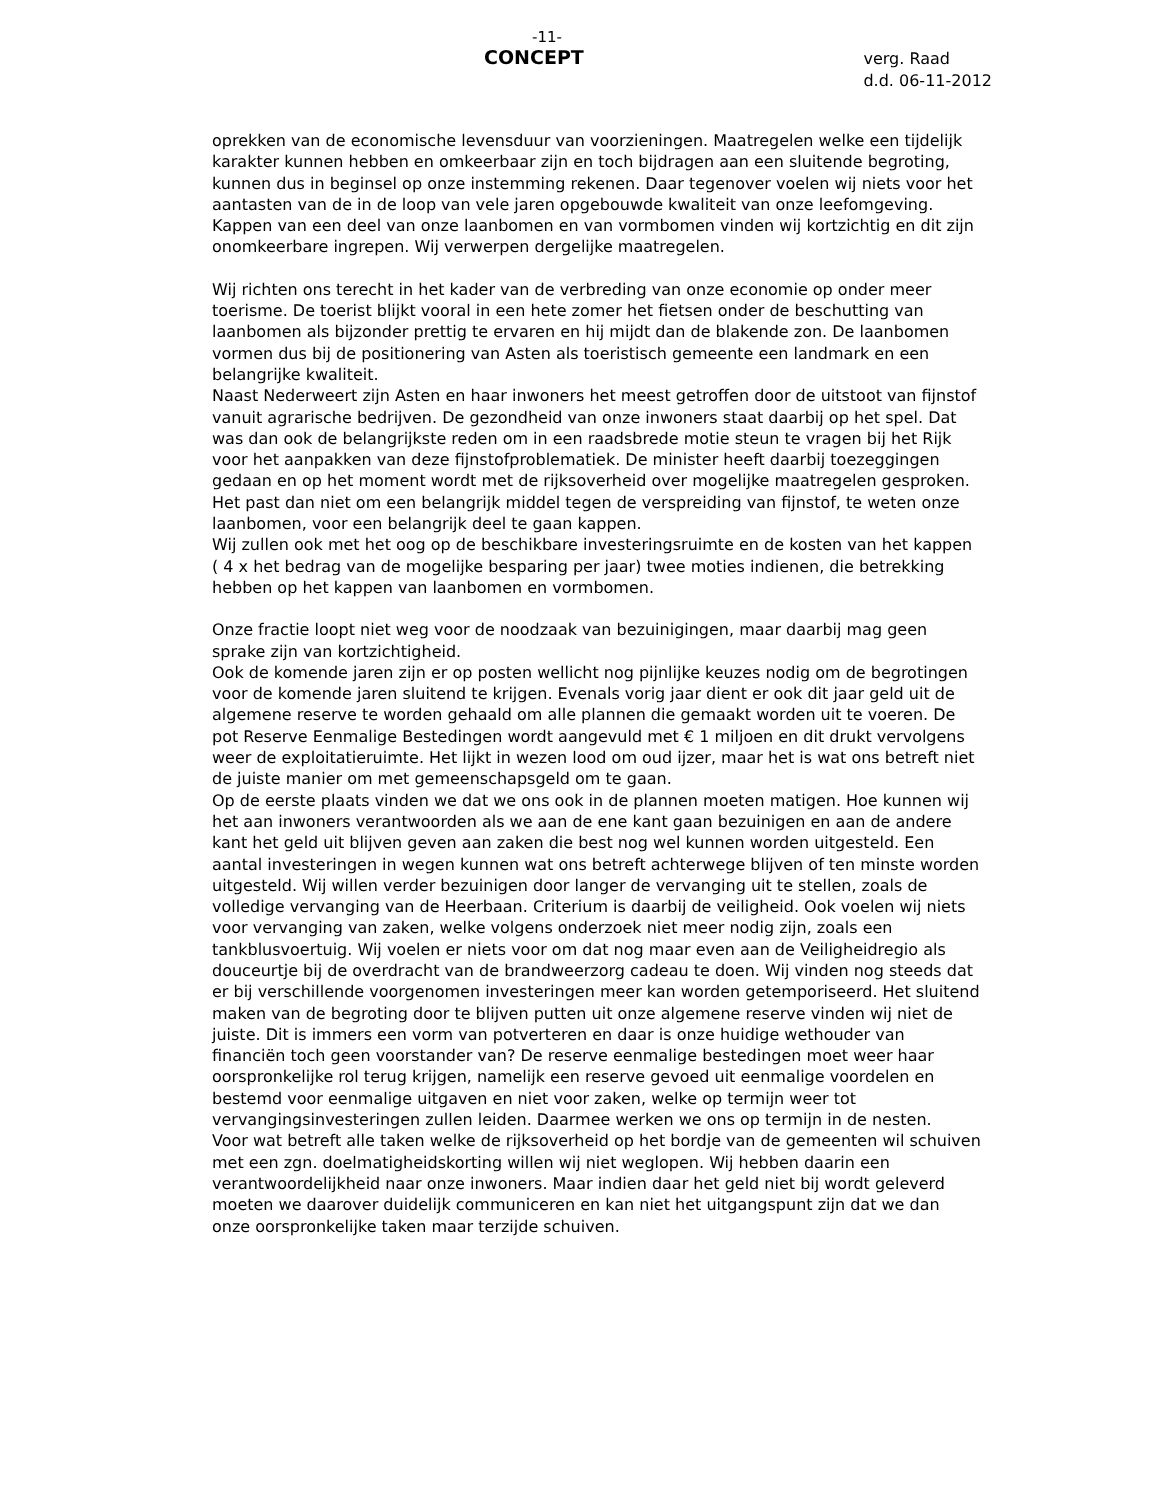-11-
CONCEPT
verg. Raad
d.d. 06-11-2012
oprekken van de economische levensduur van voorzieningen. Maatregelen welke een tijdelijk karakter kunnen hebben en omkeerbaar zijn en toch bijdragen aan een sluitende begroting, kunnen dus in beginsel op onze instemming rekenen. Daar tegenover voelen wij niets voor het aantasten van de in de loop van vele jaren opgebouwde kwaliteit van onze leefomgeving. Kappen van een deel van onze laanbomen en van vormbomen vinden wij kortzichtig en dit zijn onomkeerbare ingrepen. Wij verwerpen dergelijke maatregelen.
Wij richten ons terecht in het kader van de verbreding van onze economie op onder meer toerisme. De toerist blijkt vooral in een hete zomer het fietsen onder de beschutting van laanbomen als bijzonder prettig te ervaren en hij mijdt dan de blakende zon. De laanbomen vormen dus bij de positionering van Asten als toeristisch gemeente een landmark en een belangrijke kwaliteit.
Naast Nederweert zijn Asten en haar inwoners het meest getroffen door de uitstoot van fijnstof vanuit agrarische bedrijven. De gezondheid van onze inwoners staat daarbij op het spel. Dat was dan ook de belangrijkste reden om in een raadsbrede motie steun te vragen bij het Rijk voor het aanpakken van deze fijnstofproblematiek. De minister heeft daarbij toezeggingen gedaan en op het moment wordt met de rijksoverheid over mogelijke maatregelen gesproken. Het past dan niet om een belangrijk middel tegen de verspreiding van fijnstof, te weten onze laanbomen, voor een belangrijk deel te gaan kappen.
Wij zullen ook met het oog op de beschikbare investeringsruimte en de kosten van het kappen ( 4 x het bedrag van de mogelijke besparing per jaar) twee moties indienen, die betrekking hebben op het kappen van laanbomen en vormbomen.
Onze fractie loopt niet weg voor de noodzaak van bezuinigingen, maar daarbij mag geen sprake zijn van kortzichtigheid.
Ook de komende jaren zijn er op posten wellicht nog pijnlijke keuzes nodig om de begrotingen voor de komende jaren sluitend te krijgen. Evenals vorig jaar dient er ook dit jaar geld uit de algemene reserve te worden gehaald om alle plannen die gemaakt worden uit te voeren. De pot Reserve Eenmalige Bestedingen wordt aangevuld met € 1 miljoen en dit drukt vervolgens weer de exploitatieruimte. Het lijkt in wezen lood om oud ijzer, maar het is wat ons betreft niet de juiste manier om met gemeenschapsgeld om te gaan.
Op de eerste plaats vinden we dat we ons ook in de plannen moeten matigen. Hoe kunnen wij het aan inwoners verantwoorden als we aan de ene kant gaan bezuinigen en aan de andere kant het geld uit blijven geven aan zaken die best nog wel kunnen worden uitgesteld. Een aantal investeringen in wegen kunnen wat ons betreft achterwege blijven of ten minste worden uitgesteld. Wij willen verder bezuinigen door langer de vervanging uit te stellen, zoals de volledige vervanging van de Heerbaan. Criterium is daarbij de veiligheid. Ook voelen wij niets voor vervanging van zaken, welke volgens onderzoek niet meer nodig zijn, zoals een tankblusvoertuig. Wij voelen er niets voor om dat nog maar even aan de Veiligheidregio als douceurtje bij de overdracht van de brandweerzorg cadeau te doen. Wij vinden nog steeds dat er bij verschillende voorgenomen investeringen meer kan worden getemporiseerd. Het sluitend maken van de begroting door te blijven putten uit onze algemene reserve vinden wij niet de juiste. Dit is immers een vorm van potverteren en daar is onze huidige wethouder van financiën toch geen voorstander van? De reserve eenmalige bestedingen moet weer haar oorspronkelijke rol terug krijgen, namelijk een reserve gevoed uit eenmalige voordelen en bestemd voor eenmalige uitgaven en niet voor zaken, welke op termijn weer tot vervangingsinvesteringen zullen leiden. Daarmee werken we ons op termijn in de nesten.
Voor wat betreft alle taken welke de rijksoverheid op het bordje van de gemeenten wil schuiven met een zgn. doelmatigheidskorting willen wij niet weglopen. Wij hebben daarin een verantwoordelijkheid naar onze inwoners. Maar indien daar het geld niet bij wordt geleverd moeten we daarover duidelijk communiceren en kan niet het uitgangspunt zijn dat we dan onze oorspronkelijke taken maar terzijde schuiven.